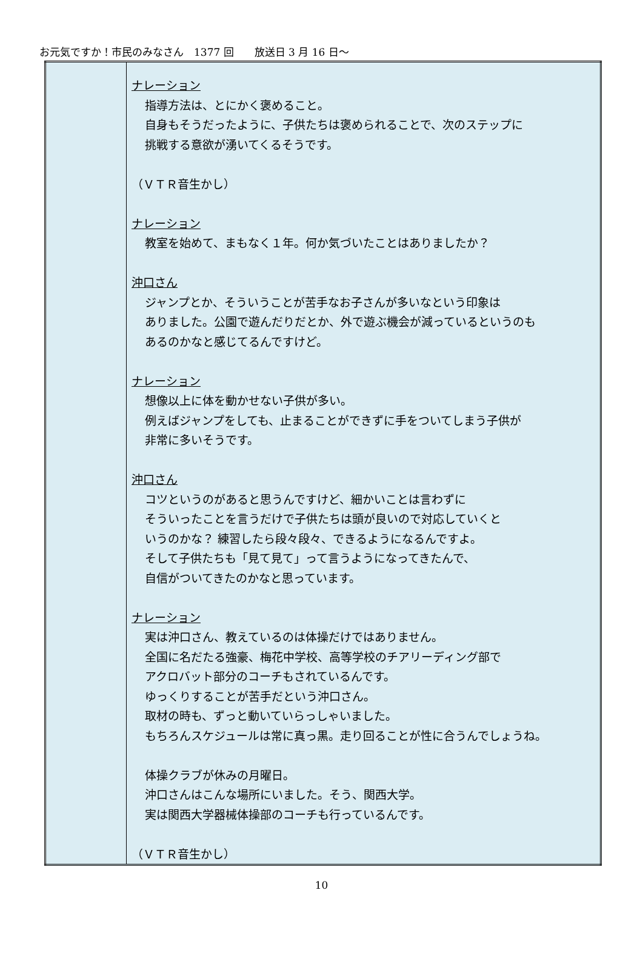お元気ですか！市民のみなさん　1377 回　　放送日 3 月 16 日～
| | ナレーション 指導方法は、とにかく褒めること。 自身もそうだったように、子供たちは褒められることで、次のステップに 挑戦する意欲が湧いてくるそうです。 （ＶＴＲ音生かし） ナレーション 教室を始めて、まもなく１年。何か気づいたことはありましたか？ 沖口さん ジャンプとか、そういうことが苦手なお子さんが多いなという印象は ありました。公園で遊んだりだとか、外で遊ぶ機会が減っているというのも あるのかなと感じてるんですけど。 ナレーション 想像以上に体を動かせない子供が多い。 例えばジャンプをしても、止まることができずに手をついてしまう子供が 非常に多いそうです。 沖口さん コツというのがあると思うんですけど、細かいことは言わずに そういったことを言うだけで子供たちは頭が良いので対応していくと いうのかな？ 練習したら段々段々、できるようになるんですよ。 そして子供たちも「見て見て」って言うようになってきたんで、 自信がついてきたのかなと思っています。 ナレーション 実は沖口さん、教えているのは体操だけではありません。 全国に名だたる強豪、梅花中学校、高等学校のチアリーディング部で アクロバット部分のコーチもされているんです。 ゆっくりすることが苦手だという沖口さん。 取材の時も、ずっと動いていらっしゃいました。 もちろんスケジュールは常に真っ黒。走り回ることが性に合うんでしょうね。 体操クラブが休みの月曜日。 沖口さんはこんな場所にいました。そう、関西大学。 実は関西大学器械体操部のコーチも行っているんです。 （ＶＴＲ音生かし） |
10